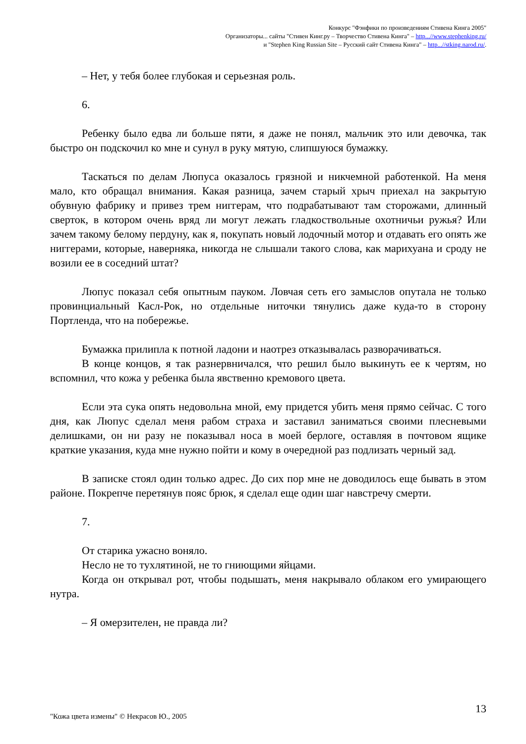Конкурс "Фэнфики по произведениям Стивена Кинга 2005"
Организаторы... сайты "Стивен Кинг.ру – Творчество Стивена Кинга" – http...//www.stephenking.ru/
и "Stephen King Russian Site – Русский сайт Стивена Кинга" – http...//stking.narod.ru/.
– Нет, у тебя более глубокая и серьезная роль.
6.
Ребенку было едва ли больше пяти, я даже не понял, мальчик это или девочка, так быстро он подскочил ко мне и сунул в руку мятую, слипшуюся бумажку.
Таскаться по делам Люпуса оказалось грязной и никчемной работенкой. На меня мало, кто обращал внимания. Какая разница, зачем старый хрыч приехал на закрытую обувную фабрику и привез трем ниггерам, что подрабатывают там сторожами, длинный сверток, в котором очень вряд ли могут лежать гладкоствольные охотничьи ружья? Или зачем такому белому пердуну, как я, покупать новый лодочный мотор и отдавать его опять же ниггерами, которые, наверняка, никогда не слышали такого слова, как марихуана и сроду не возили ее в соседний штат?
Люпус показал себя опытным пауком. Ловчая сеть его замыслов опутала не только провинциальный Касл-Рок, но отдельные ниточки тянулись даже куда-то в сторону Портленда, что на побережье.
Бумажка прилипла к потной ладони и наотрез отказывалась разворачиваться.
В конце концов, я так разнервничался, что решил было выкинуть ее к чертям, но вспомнил, что кожа у ребенка была явственно кремового цвета.
Если эта сука опять недовольна мной, ему придется убить меня прямо сейчас. С того дня, как Люпус сделал меня рабом страха и заставил заниматься своими плесневыми делишками, он ни разу не показывал носа в моей берлоге, оставляя в почтовом ящике краткие указания, куда мне нужно пойти и кому в очередной раз подлизать черный зад.
В записке стоял один только адрес. До сих пор мне не доводилось еще бывать в этом районе. Покрепче перетянув пояс брюк, я сделал еще один шаг навстречу смерти.
7.
От старика ужасно воняло.
Несло не то тухлятиной, не то гниющими яйцами.
Когда он открывал рот, чтобы подышать, меня накрывало облаком его умирающего нутра.
– Я омерзителен, не правда ли?
13
"Кожа цвета измены" © Некрасов Ю., 2005